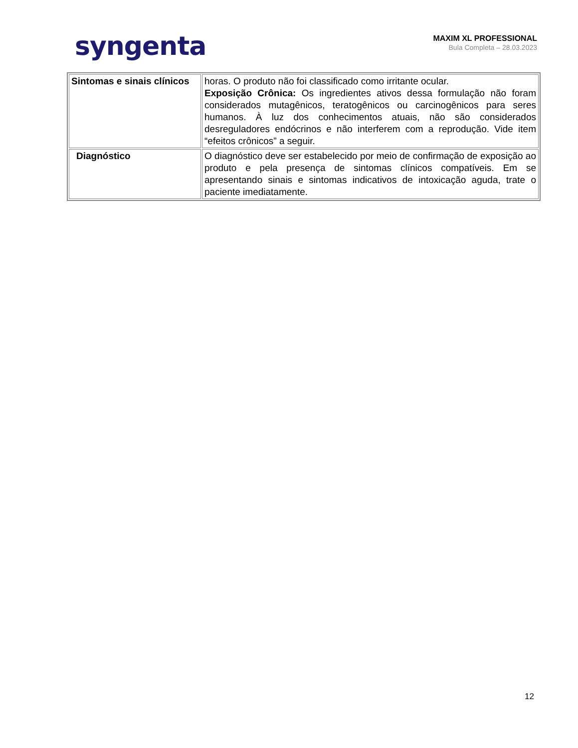syngenta
MAXIM XL PROFESSIONAL
Bula Completa – 28.03.2023
| Sintomas e sinais clínicos | horas. O produto não foi classificado como irritante ocular. Exposição Crônica: Os ingredientes ativos dessa formulação não foram considerados mutagênicos, teratogênicos ou carcinogênicos para seres humanos. À luz dos conhecimentos atuais, não são considerados desreguladores endócrinos e não interferem com a reprodução. Vide item “efeitos crônicos” a seguir. |
| Diagnóstico | O diagnóstico deve ser estabelecido por meio de confirmação de exposição ao produto e pela presença de sintomas clínicos compatíveis. Em se apresentando sinais e sintomas indicativos de intoxicação aguda, trate o paciente imediatamente. |
12